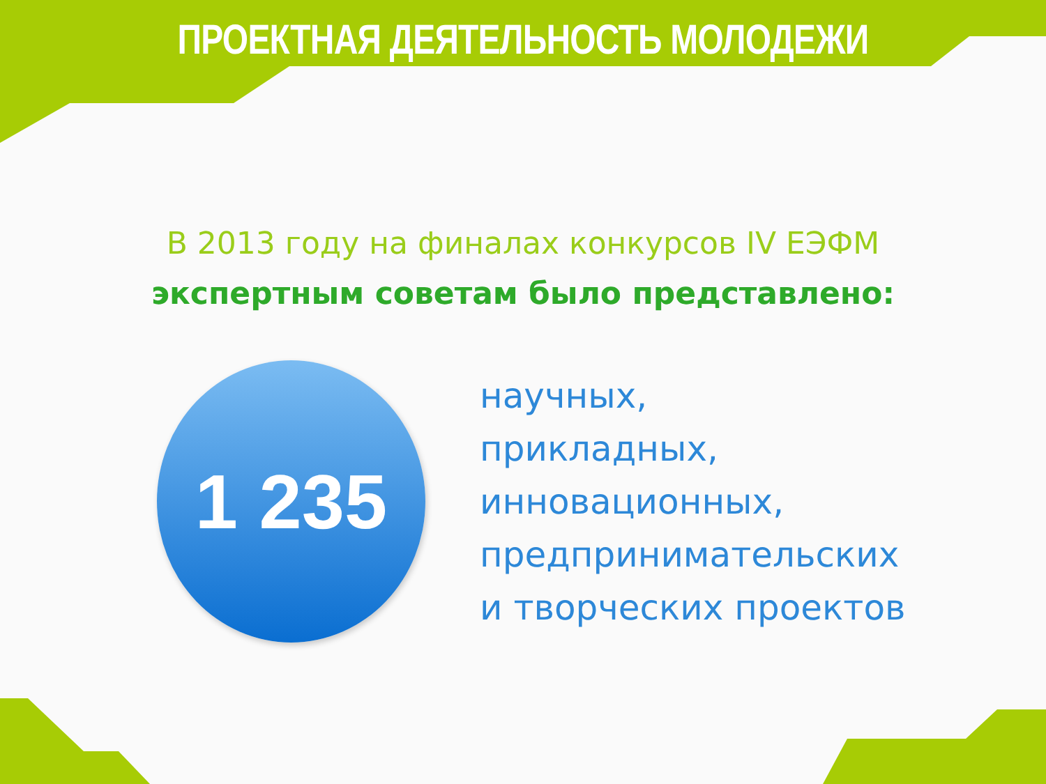ПРОЕКТНАЯ ДЕЯТЕЛЬНОСТЬ МОЛОДЕЖИ
В 2013 году на финалах конкурсов IV ЕЭФМ
экспертным советам было представлено:
1 235
научных,
прикладных,
инновационных,
предпринимательских
и творческих проектов